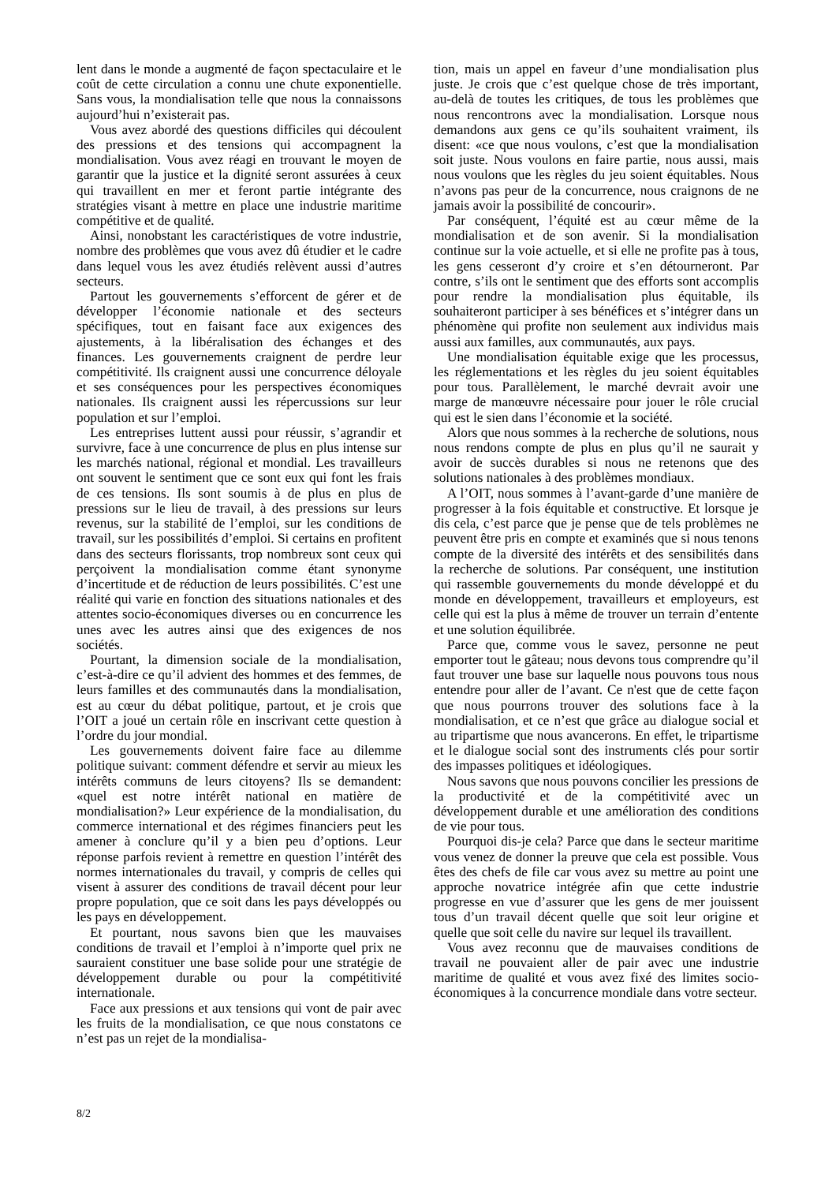lent dans le monde a augmenté de façon spectaculaire et le coût de cette circulation a connu une chute exponentielle. Sans vous, la mondialisation telle que nous la connaissons aujourd’hui n’existerait pas.
Vous avez abordé des questions difficiles qui découlent des pressions et des tensions qui accompagnent la mondialisation. Vous avez réagi en trouvant le moyen de garantir que la justice et la dignité seront assurées à ceux qui travaillent en mer et feront partie intégrante des stratégies visant à mettre en place une industrie maritime compétitive et de qualité.
Ainsi, nonobstant les caractéristiques de votre industrie, nombre des problèmes que vous avez dû étudier et le cadre dans lequel vous les avez étudiés relèvent aussi d’autres secteurs.
Partout les gouvernements s’efforcent de gérer et de développer l’économie nationale et des secteurs spécifiques, tout en faisant face aux exigences des ajustements, à la libéralisation des échanges et des finances. Les gouvernements craignent de perdre leur compétitivité. Ils craignent aussi une concurrence déloyale et ses conséquences pour les perspectives économiques nationales. Ils craignent aussi les répercussions sur leur population et sur l’emploi.
Les entreprises luttent aussi pour réussir, s’agrandir et survivre, face à une concurrence de plus en plus intense sur les marchés national, régional et mondial. Les travailleurs ont souvent le sentiment que ce sont eux qui font les frais de ces tensions. Ils sont soumis à de plus en plus de pressions sur le lieu de travail, à des pressions sur leurs revenus, sur la stabilité de l’emploi, sur les conditions de travail, sur les possibilités d’emploi. Si certains en profitent dans des secteurs florissants, trop nombreux sont ceux qui perçoivent la mondialisation comme étant synonyme d’incertitude et de réduction de leurs possibilités. C’est une réalité qui varie en fonction des situations nationales et des attentes socio-économiques diverses ou en concurrence les unes avec les autres ainsi que des exigences de nos sociétés.
Pourtant, la dimension sociale de la mondialisation, c’est-à-dire ce qu’il advient des hommes et des femmes, de leurs familles et des communautés dans la mondialisation, est au cœur du débat politique, partout, et je crois que l’OIT a joué un certain rôle en inscrivant cette question à l’ordre du jour mondial.
Les gouvernements doivent faire face au dilemme politique suivant: comment défendre et servir au mieux les intérêts communs de leurs citoyens? Ils se demandent: «quel est notre intérêt national en matière de mondialisation?» Leur expérience de la mondialisation, du commerce international et des régimes financiers peut les amener à conclure qu’il y a bien peu d’options. Leur réponse parfois revient à remettre en question l’intérêt des normes internationales du travail, y compris de celles qui visent à assurer des conditions de travail décent pour leur propre population, que ce soit dans les pays développés ou les pays en développement.
Et pourtant, nous savons bien que les mauvaises conditions de travail et l’emploi à n’importe quel prix ne sauraient constituer une base solide pour une stratégie de développement durable ou pour la compétitivité internationale.
Face aux pressions et aux tensions qui vont de pair avec les fruits de la mondialisation, ce que nous constatons ce n’est pas un rejet de la mondialisa-
tion, mais un appel en faveur d’une mondialisation plus juste. Je crois que c’est quelque chose de très important, au-delà de toutes les critiques, de tous les problèmes que nous rencontrons avec la mondialisation. Lorsque nous demandons aux gens ce qu’ils souhaitent vraiment, ils disent: «ce que nous voulons, c’est que la mondialisation soit juste. Nous voulons en faire partie, nous aussi, mais nous voulons que les règles du jeu soient équitables. Nous n’avons pas peur de la concurrence, nous craignons de ne jamais avoir la possibilité de concourir».
Par conséquent, l’équité est au cœur même de la mondialisation et de son avenir. Si la mondialisation continue sur la voie actuelle, et si elle ne profite pas à tous, les gens cesseront d’y croire et s’en détourneront. Par contre, s’ils ont le sentiment que des efforts sont accomplis pour rendre la mondialisation plus équitable, ils souhaiteront participer à ses bénéfices et s’intégrer dans un phénomène qui profite non seulement aux individus mais aussi aux familles, aux communautés, aux pays.
Une mondialisation équitable exige que les processus, les réglementations et les règles du jeu soient équitables pour tous. Parallèlement, le marché devrait avoir une marge de manœuvre nécessaire pour jouer le rôle crucial qui est le sien dans l’économie et la société.
Alors que nous sommes à la recherche de solutions, nous nous rendons compte de plus en plus qu’il ne saurait y avoir de succès durables si nous ne retenons que des solutions nationales à des problèmes mondiaux.
A l’OIT, nous sommes à l’avant-garde d’une manière de progresser à la fois équitable et constructive. Et lorsque je dis cela, c’est parce que je pense que de tels problèmes ne peuvent être pris en compte et examinés que si nous tenons compte de la diversité des intérêts et des sensibilités dans la recherche de solutions. Par conséquent, une institution qui rassemble gouvernements du monde développé et du monde en développement, travailleurs et employeurs, est celle qui est la plus à même de trouver un terrain d’entente et une solution équilibrée.
Parce que, comme vous le savez, personne ne peut emporter tout le gâteau; nous devons tous comprendre qu’il faut trouver une base sur laquelle nous pouvons tous nous entendre pour aller de l’avant. Ce n'est que de cette façon que nous pourrons trouver des solutions face à la mondialisation, et ce n’est que grâce au dialogue social et au tripartisme que nous avancerons. En effet, le tripartisme et le dialogue social sont des instruments clés pour sortir des impasses politiques et idéologiques.
Nous savons que nous pouvons concilier les pressions de la productivité et de la compétitivité avec un développement durable et une amélioration des conditions de vie pour tous.
Pourquoi dis-je cela? Parce que dans le secteur maritime vous venez de donner la preuve que cela est possible. Vous êtes des chefs de file car vous avez su mettre au point une approche novatrice intégrée afin que cette industrie progresse en vue d’assurer que les gens de mer jouissent tous d’un travail décent quelle que soit leur origine et quelle que soit celle du navire sur lequel ils travaillent.
Vous avez reconnu que de mauvaises conditions de travail ne pouvaient aller de pair avec une industrie maritime de qualité et vous avez fixé des limites socio-économiques à la concurrence mondiale dans votre secteur.
8/2